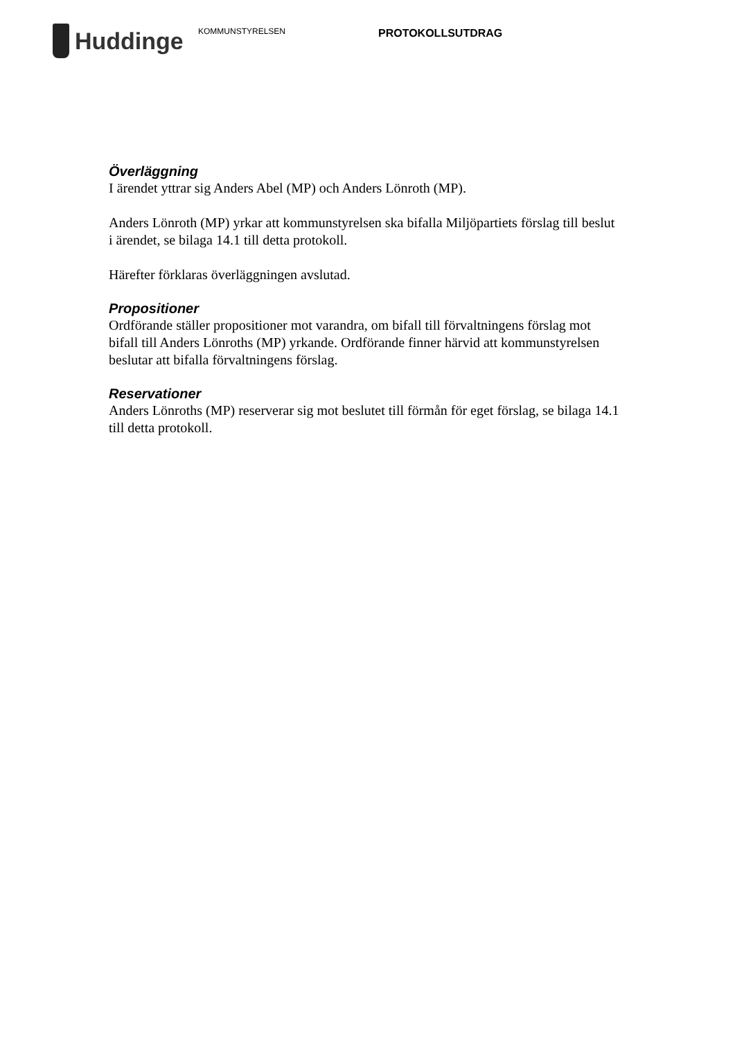Huddinge
KOMMUNSTYRELSEN
PROTOKOLLSUTDRAG
Överläggning
I ärendet yttrar sig Anders Abel (MP) och Anders Lönroth (MP).
Anders Lönroth (MP) yrkar att kommunstyrelsen ska bifalla Miljöpartiets förslag till beslut i ärendet, se bilaga 14.1 till detta protokoll.
Härefter förklaras överläggningen avslutad.
Propositioner
Ordförande ställer propositioner mot varandra, om bifall till förvaltningens förslag mot bifall till Anders Lönroths (MP) yrkande. Ordförande finner härvid att kommunstyrelsen beslutar att bifalla förvaltningens förslag.
Reservationer
Anders Lönroths (MP) reserverar sig mot beslutet till förmån för eget förslag, se bilaga 14.1 till detta protokoll.